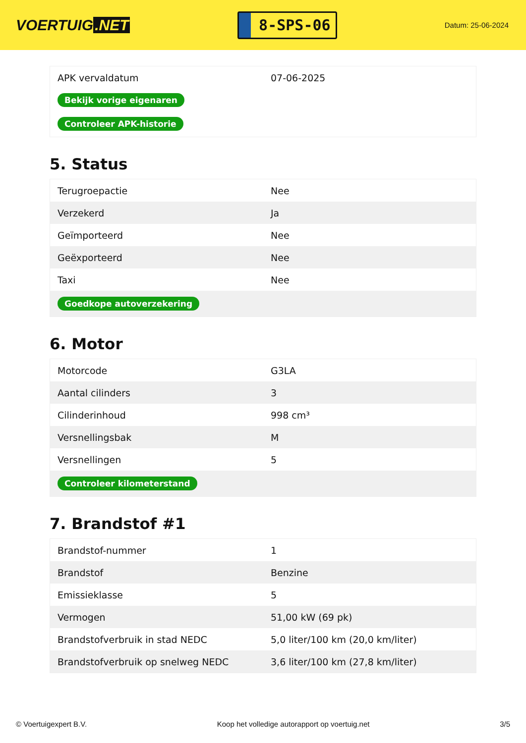VOERTUIG.NET
8-SPS-06
Datum: 25-06-2024
| APK vervaldatum | 07-06-2025 |
| Bekijk vorige eigenaren | |
| Controleer APK-historie | |
5. Status
| Terugroepactie | Nee |
| Verzekerd | Ja |
| Geïmporteerd | Nee |
| Geëxporteerd | Nee |
| Taxi | Nee |
| Goedkope autoverzekering | |
6. Motor
| Motorcode | G3LA |
| Aantal cilinders | 3 |
| Cilinderinhoud | 998 cm³ |
| Versnellingsbak | M |
| Versnellingen | 5 |
| Controleer kilometerstand | |
7. Brandstof #1
| Brandstof-nummer | 1 |
| Brandstof | Benzine |
| Emissieklasse | 5 |
| Vermogen | 51,00 kW (69 pk) |
| Brandstofverbruik in stad NEDC | 5,0 liter/100 km (20,0 km/liter) |
| Brandstofverbruik op snelweg NEDC | 3,6 liter/100 km (27,8 km/liter) |
© Voertuigexpert B.V. Koop het volledige autorapport op voertuig.net 3/5